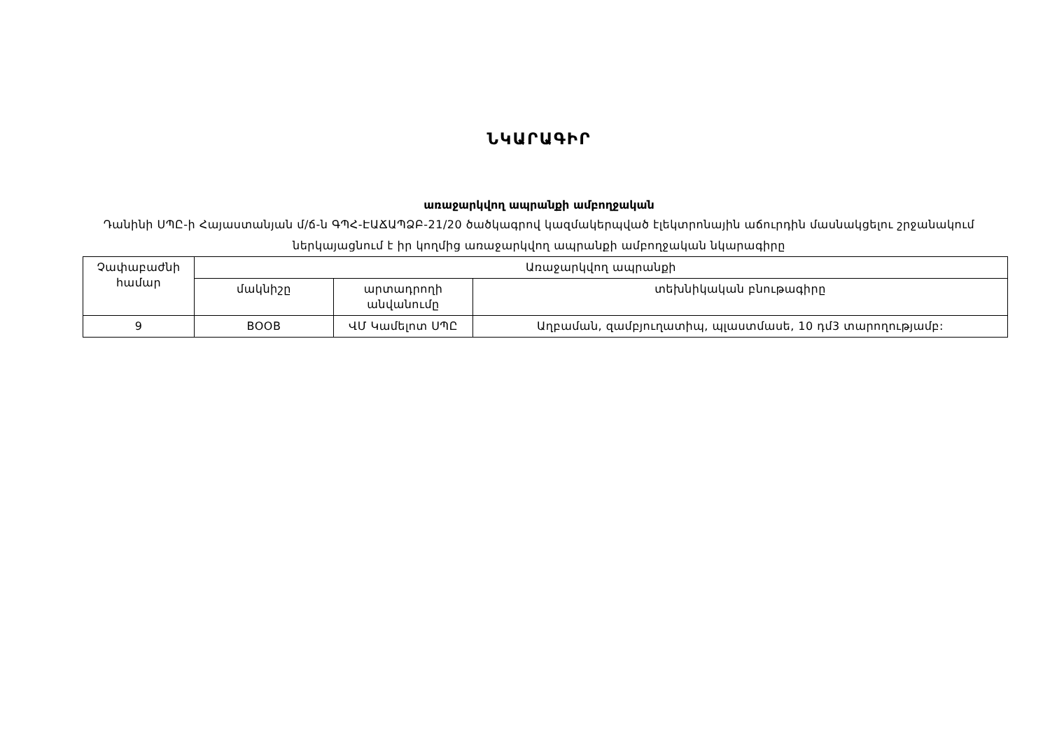ՆԿԱՐԱԳԻՐ
առաջարկվող ապրանքի ամբողջական
Դանինի ՍՊԸ-ի Հայաստանյան մ/ճ-ն ԳՊՀ-ԷԱՃԱՊՁԲ-21/20 ծածկագրով կազմակերպված էլեկտրոնային աճուրդին մասնակցելու շրջանակում ներկայացնում է իր կողմից առաջարկվող ապրանքի ամբողջական նկարագիրը
| Չափաբաժնի համար | Առաջարկվող ապրանքի | | |
| --- | --- | --- | --- |
| | մակնիշը | արտադրողի անվանումը | տեխնիկական բնութագիրը |
| 9 | BOOB | ՎՄ Կամելոտ ՍՊԸ | Աղբաման, զամբյուղատիպ, պլաստմասե, 10 դմ3 տարողությամբ: |